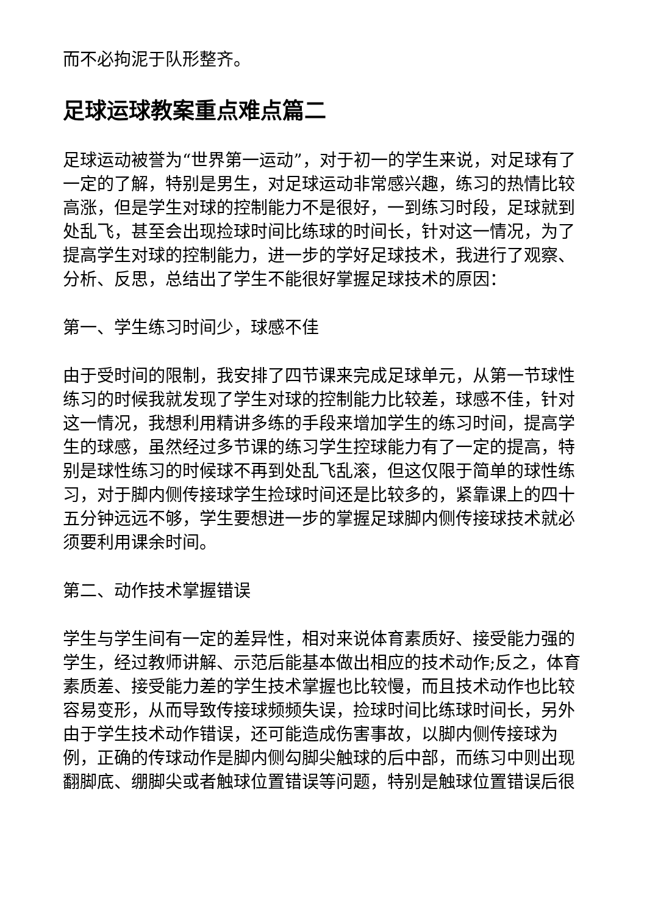而不必拘泥于队形整齐。
足球运球教案重点难点篇二
足球运动被誉为“世界第一运动”，对于初一的学生来说，对足球有了一定的了解，特别是男生，对足球运动非常感兴趣，练习的热情比较高涨，但是学生对球的控制能力不是很好，一到练习时段，足球就到处乱飞，甚至会出现捡球时间比练球的时间长，针对这一情况，为了提高学生对球的控制能力，进一步的学好足球技术，我进行了观察、分析、反思，总结出了学生不能很好掌握足球技术的原因：
第一、学生练习时间少，球感不佳
由于受时间的限制，我安排了四节课来完成足球单元，从第一节球性练习的时候我就发现了学生对球的控制能力比较差，球感不佳，针对这一情况，我想利用精讲多练的手段来增加学生的练习时间，提高学生的球感，虽然经过多节课的练习学生控球能力有了一定的提高，特别是球性练习的时候球不再到处乱飞乱滚，但这仅限于简单的球性练习，对于脚内侧传接球学生捡球时间还是比较多的，紧靠课上的四十五分钟远远不够，学生要想进一步的掌握足球脚内侧传接球技术就必须要利用课余时间。
第二、动作技术掌握错误
学生与学生间有一定的差异性，相对来说体育素质好、接受能力强的学生，经过教师讲解、示范后能基本做出相应的技术动作;反之，体育素质差、接受能力差的学生技术掌握也比较慢，而且技术动作也比较容易变形，从而导致传接球频频失误，捡球时间比练球时间长，另外由于学生技术动作错误，还可能造成伤害事故，以脚内侧传接球为例，正确的传球动作是脚内侧勾脚尖触球的后中部，而练习中则出现翻脚底、绷脚尖或者触球位置错误等问题，特别是触球位置错误后很